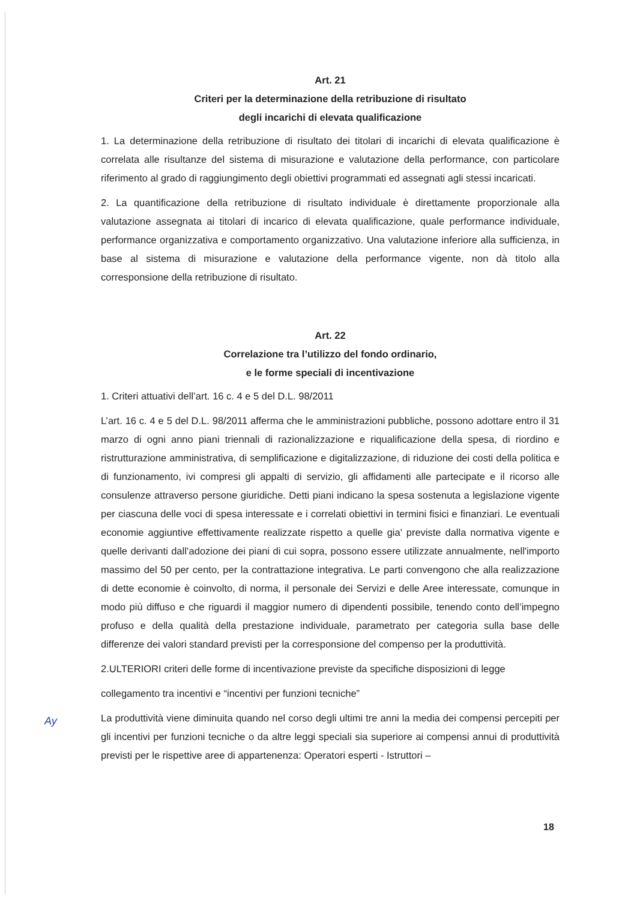Art. 21
Criteri per la determinazione della retribuzione di risultato
degli incarichi di elevata qualificazione
1. La determinazione della retribuzione di risultato dei titolari di incarichi di elevata qualificazione è correlata alle risultanze del sistema di misurazione e valutazione della performance, con particolare riferimento al grado di raggiungimento degli obiettivi programmati ed assegnati agli stessi incaricati.
2. La quantificazione della retribuzione di risultato individuale è direttamente proporzionale alla valutazione assegnata ai titolari di incarico di elevata qualificazione, quale performance individuale, performance organizzativa e comportamento organizzativo. Una valutazione inferiore alla sufficienza, in base al sistema di misurazione e valutazione della performance vigente, non dà titolo alla corresponsione della retribuzione di risultato.
Art. 22
Correlazione tra l’utilizzo del fondo ordinario,
e le forme speciali di incentivazione
1. Criteri attuativi dell’art. 16 c. 4 e 5 del D.L. 98/2011
L’art. 16 c. 4 e 5 del D.L. 98/2011 afferma che le amministrazioni pubbliche, possono adottare entro il 31 marzo di ogni anno piani triennali di razionalizzazione e riqualificazione della spesa, di riordino e ristrutturazione amministrativa, di semplificazione e digitalizzazione, di riduzione dei costi della politica e di funzionamento, ivi compresi gli appalti di servizio, gli affidamenti alle partecipate e il ricorso alle consulenze attraverso persone giuridiche. Detti piani indicano la spesa sostenuta a legislazione vigente per ciascuna delle voci di spesa interessate e i correlati obiettivi in termini fisici e finanziari. Le eventuali economie aggiuntive effettivamente realizzate rispetto a quelle gia' previste dalla normativa vigente e quelle derivanti dall’adozione dei piani di cui sopra, possono essere utilizzate annualmente, nell'importo massimo del 50 per cento, per la contrattazione integrativa. Le parti convengono che alla realizzazione di dette economie è coinvolto, di norma, il personale dei Servizi e delle Aree interessate, comunque in modo più diffuso e che riguardi il maggior numero di dipendenti possibile, tenendo conto dell’impegno profuso e della qualità della prestazione individuale, parametrato per categoria sulla base delle differenze dei valori standard previsti per la corresponsione del compenso per la produttività.
2.ULTERIORI criteri delle forme di incentivazione previste da specifiche disposizioni di legge
collegamento tra incentivi e “incentivi per funzioni tecniche”
La produttività viene diminuita quando nel corso degli ultimi tre anni la media dei compensi percepiti per gli incentivi per funzioni tecniche o da altre leggi speciali sia superiore ai compensi annui di produttività previsti per le rispettive aree di appartenenza: Operatori esperti - Istruttori –
Ay
18